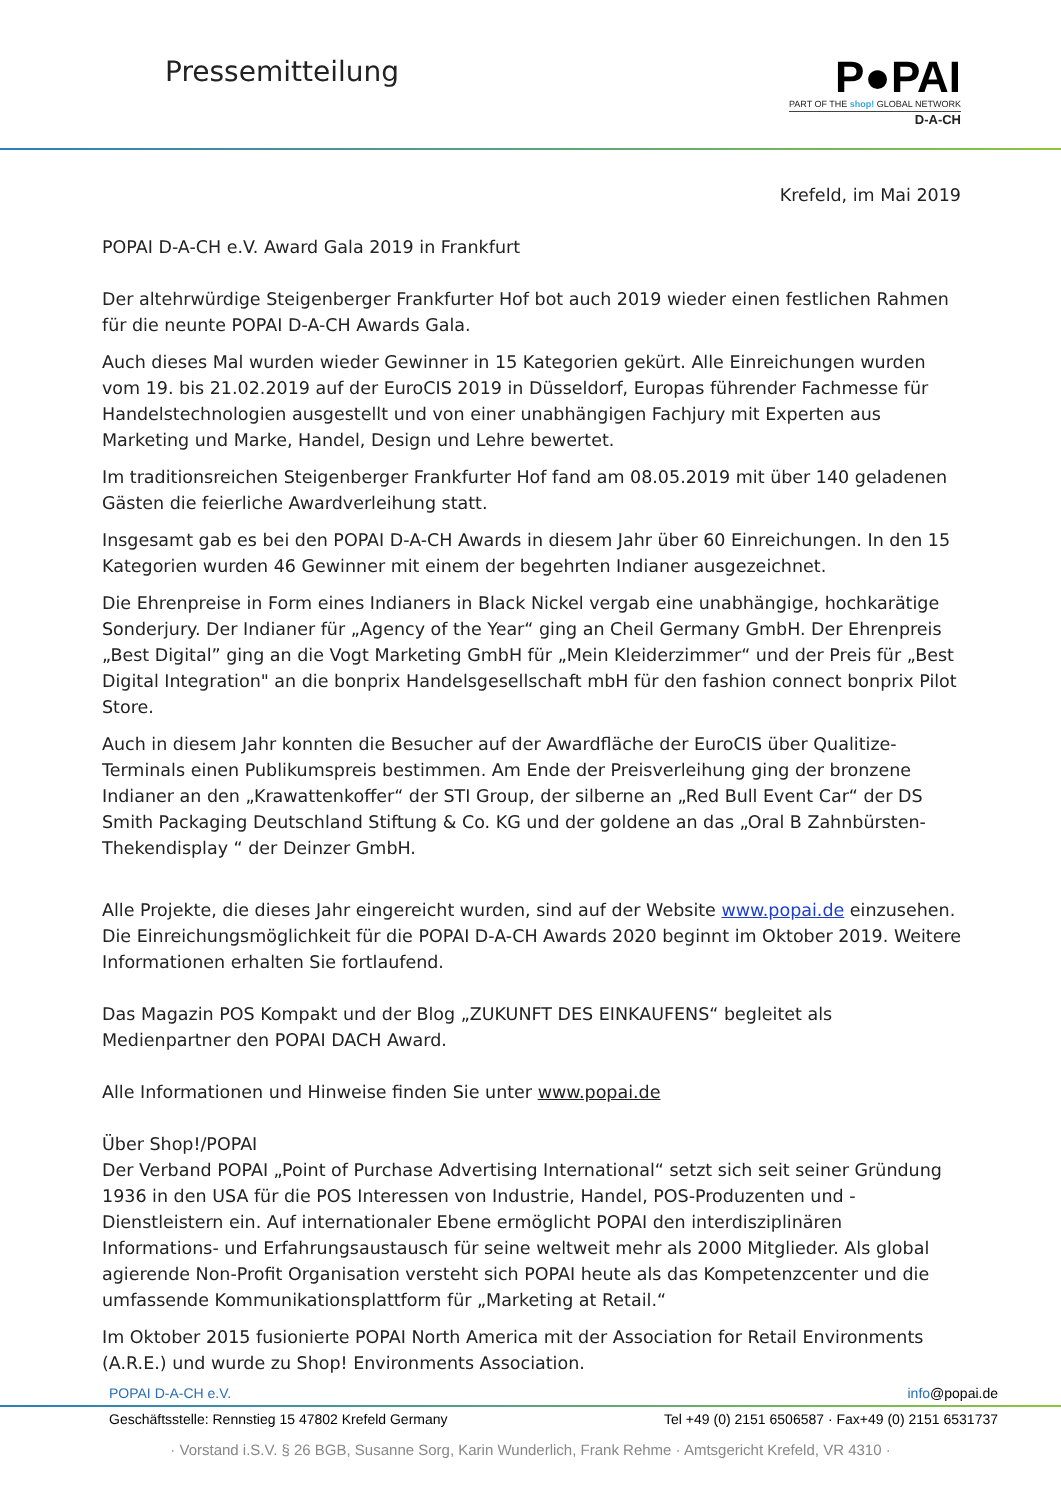Pressemitteilung
P●PAI
PART OF THE shop! GLOBAL NETWORK
D-A-CH
Krefeld, im Mai 2019
POPAI D-A-CH e.V. Award Gala 2019 in Frankfurt
Der altehrwürdige Steigenberger Frankfurter Hof bot auch 2019 wieder einen festlichen Rahmen für die neunte POPAI D-A-CH Awards Gala.
Auch dieses Mal wurden wieder Gewinner in 15 Kategorien gekürt. Alle Einreichungen wurden vom 19. bis 21.02.2019 auf der EuroCIS 2019 in Düsseldorf, Europas führender Fachmesse für Handelstechnologien ausgestellt und von einer unabhängigen Fachjury mit Experten aus Marketing und Marke, Handel, Design und Lehre bewertet.
Im traditionsreichen Steigenberger Frankfurter Hof fand am 08.05.2019 mit über 140 geladenen Gästen die feierliche Awardverleihung statt.
Insgesamt gab es bei den POPAI D-A-CH Awards in diesem Jahr über 60 Einreichungen. In den 15 Kategorien wurden 46 Gewinner mit einem der begehrten Indianer ausgezeichnet.
Die Ehrenpreise in Form eines Indianers in Black Nickel vergab eine unabhängige, hochkarätige Sonderjury. Der Indianer für „Agency of the Year“ ging an Cheil Germany GmbH. Der Ehrenpreis „Best Digital” ging an die Vogt Marketing GmbH für „Mein Kleiderzimmer“ und der Preis für „Best Digital Integration" an die bonprix Handelsgesellschaft mbH für den fashion connect bonprix Pilot Store.
Auch in diesem Jahr konnten die Besucher auf der Awardfläche der EuroCIS über Qualitize-Terminals einen Publikumspreis bestimmen. Am Ende der Preisverleihung ging der bronzene Indianer an den „Krawattenkoffer“ der STI Group, der silberne an „Red Bull Event Car“ der DS Smith Packaging Deutschland Stiftung & Co. KG und der goldene an das „Oral B Zahnbürsten-Thekendisplay “ der Deinzer GmbH.
Alle Projekte, die dieses Jahr eingereicht wurden, sind auf der Website www.popai.de einzusehen. Die Einreichungsmöglichkeit für die POPAI D-A-CH Awards 2020 beginnt im Oktober 2019. Weitere Informationen erhalten Sie fortlaufend.
Das Magazin POS Kompakt und der Blog „ZUKUNFT DES EINKAUFENS“ begleitet als Medienpartner den POPAI DACH Award.
Alle Informationen und Hinweise finden Sie unter www.popai.de
Über Shop!/POPAI
Der Verband POPAI „Point of Purchase Advertising International“ setzt sich seit seiner Gründung 1936 in den USA für die POS Interessen von Industrie, Handel, POS-Produzenten und -Dienstleistern ein. Auf internationaler Ebene ermöglicht POPAI den interdisziplinären Informations- und Erfahrungsaustausch für seine weltweit mehr als 2000 Mitglieder. Als global agierende Non-Profit Organisation versteht sich POPAI heute als das Kompetenzcenter und die umfassende Kommunikationsplattform für „Marketing at Retail.“
Im Oktober 2015 fusionierte POPAI North America mit der Association for Retail Environments (A.R.E.) und wurde zu Shop! Environments Association.
POPAI D-A-CH e.V. info@popai.de
Geschäftsstelle: Rennstieg 15 47802 Krefeld Germany Tel +49 (0) 2151 6506587 · Fax+49 (0) 2151 6531737
· Vorstand i.S.V. § 26 BGB, Susanne Sorg, Karin Wunderlich, Frank Rehme · Amtsgericht Krefeld, VR 4310 ·